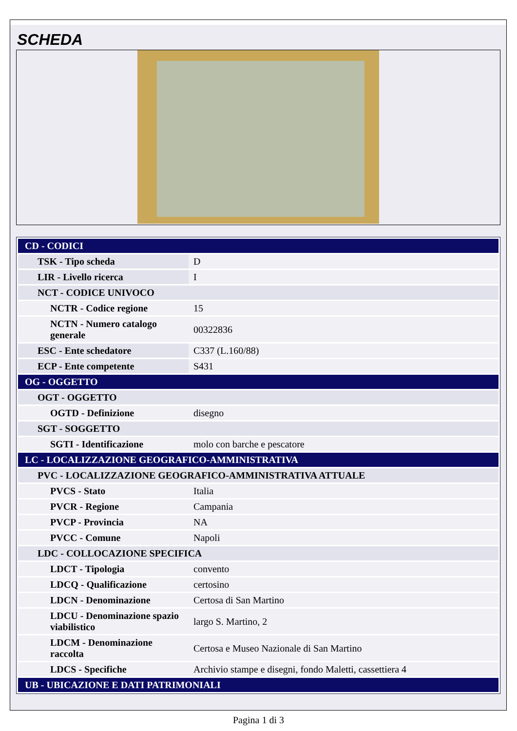SCHEDA
| CD - CODICI | |
| TSK - Tipo scheda | D |
| LIR - Livello ricerca | I |
| NCT - CODICE UNIVOCO | |
| NCTR - Codice regione | 15 |
| NCTN - Numero catalogo generale | 00322836 |
| ESC - Ente schedatore | C337 (L.160/88) |
| ECP - Ente competente | S431 |
| OG - OGGETTO | |
| OGT - OGGETTO | |
| OGTD - Definizione | disegno |
| SGT - SOGGETTO | |
| SGTI - Identificazione | molo con barche e pescatore |
| LC - LOCALIZZAZIONE GEOGRAFICO-AMMINISTRATIVA | |
| PVC - LOCALIZZAZIONE GEOGRAFICO-AMMINISTRATIVA ATTUALE | |
| PVCS - Stato | Italia |
| PVCR - Regione | Campania |
| PVCP - Provincia | NA |
| PVCC - Comune | Napoli |
| LDC - COLLOCAZIONE SPECIFICA | |
| LDCT - Tipologia | convento |
| LDCQ - Qualificazione | certosino |
| LDCN - Denominazione | Certosa di San Martino |
| LDCU - Denominazione spazio viabilistico | largo S. Martino, 2 |
| LDCM - Denominazione raccolta | Certosa e Museo Nazionale di San Martino |
| LDCS - Specifiche | Archivio stampe e disegni, fondo Maletti, cassettiera 4 |
| UB - UBICAZIONE E DATI PATRIMONIALI | |
Pagina 1 di 3